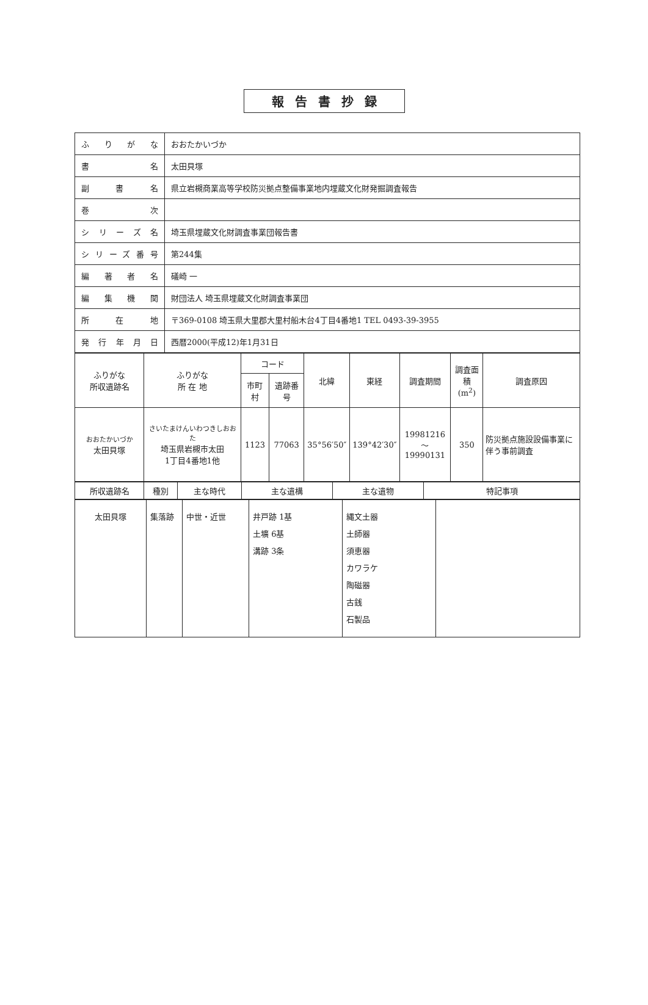報告書抄録
| ふりがな | おおたかいづか |
| 書 名 | 太田貝塚 |
| 副 書 名 | 県立岩槻商業高等学校防災拠点整備事業地内埋蔵文化財発掘調査報告 |
| 巻 次 | |
| シリーズ名 | 埼玉県埋蔵文化財調査事業団報告書 |
| シリーズ番号 | 第244集 |
| 編著者名 | 礒崎 一 |
| 編集機関 | 財団法人 埼玉県埋蔵文化財調査事業団 |
| 所 在 地 | 〒369-0108 埼玉県大里郡大里村船木台4丁目4番地1 TEL 0493-39-3955 |
| 発行年月日 | 西暦2000(平成12)年1月31日 |
| ふりがな 所収遺跡名 | ふりがな 所 在 地 | コード | | 北緯 | 東経 | 調査期間 | 調査面積 (m<sup>2</sup>) | 調査原因 |
| --- | --- | --- | --- | --- | --- | --- | --- | --- |
| | | 市町村 | 遺跡番号 | | | | | |
| おおたかいづか 太田貝塚 | さいたまけんいわつきしおおた 埼玉県岩槻市太田 1丁目4番地1他 | 1123 | 77063 | 35°56′50″ | 139°42′30″ | 19981216～ 19990131 | 350 | 防災拠点施設設備事業に伴う事前調査 |
| 所収遺跡名 | 種別 | 主な時代 | 主な遺構 | 主な遺物 | 特記事項 |
| --- | --- | --- | --- | --- | --- |
| 太田貝塚 | 集落跡 | 中世・近世 | 井戸跡 1基 土壙 6基 溝跡 3条 | 縄文土器 土師器 須恵器 カワラケ 陶磁器 古銭 石製品 | |